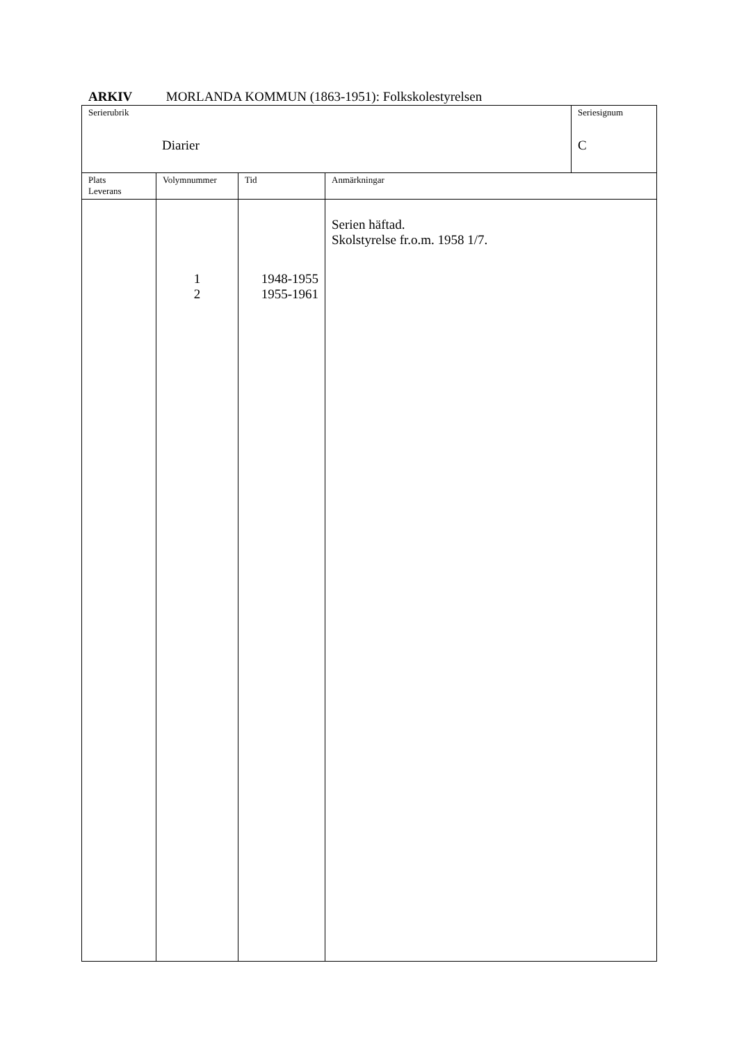ARKIV MORLANDA KOMMUN (1863-1951): Folkskolestyrelsen
| Serierubrik Diarier | Seriesignum C |
| Plats Leverans | Volymnummer | Tid | Anmärkningar |
| | 1 2 | 1948-1955 1955-1961 | Serien häftad. Skolstyrelse fr.o.m. 1958 1/7. |